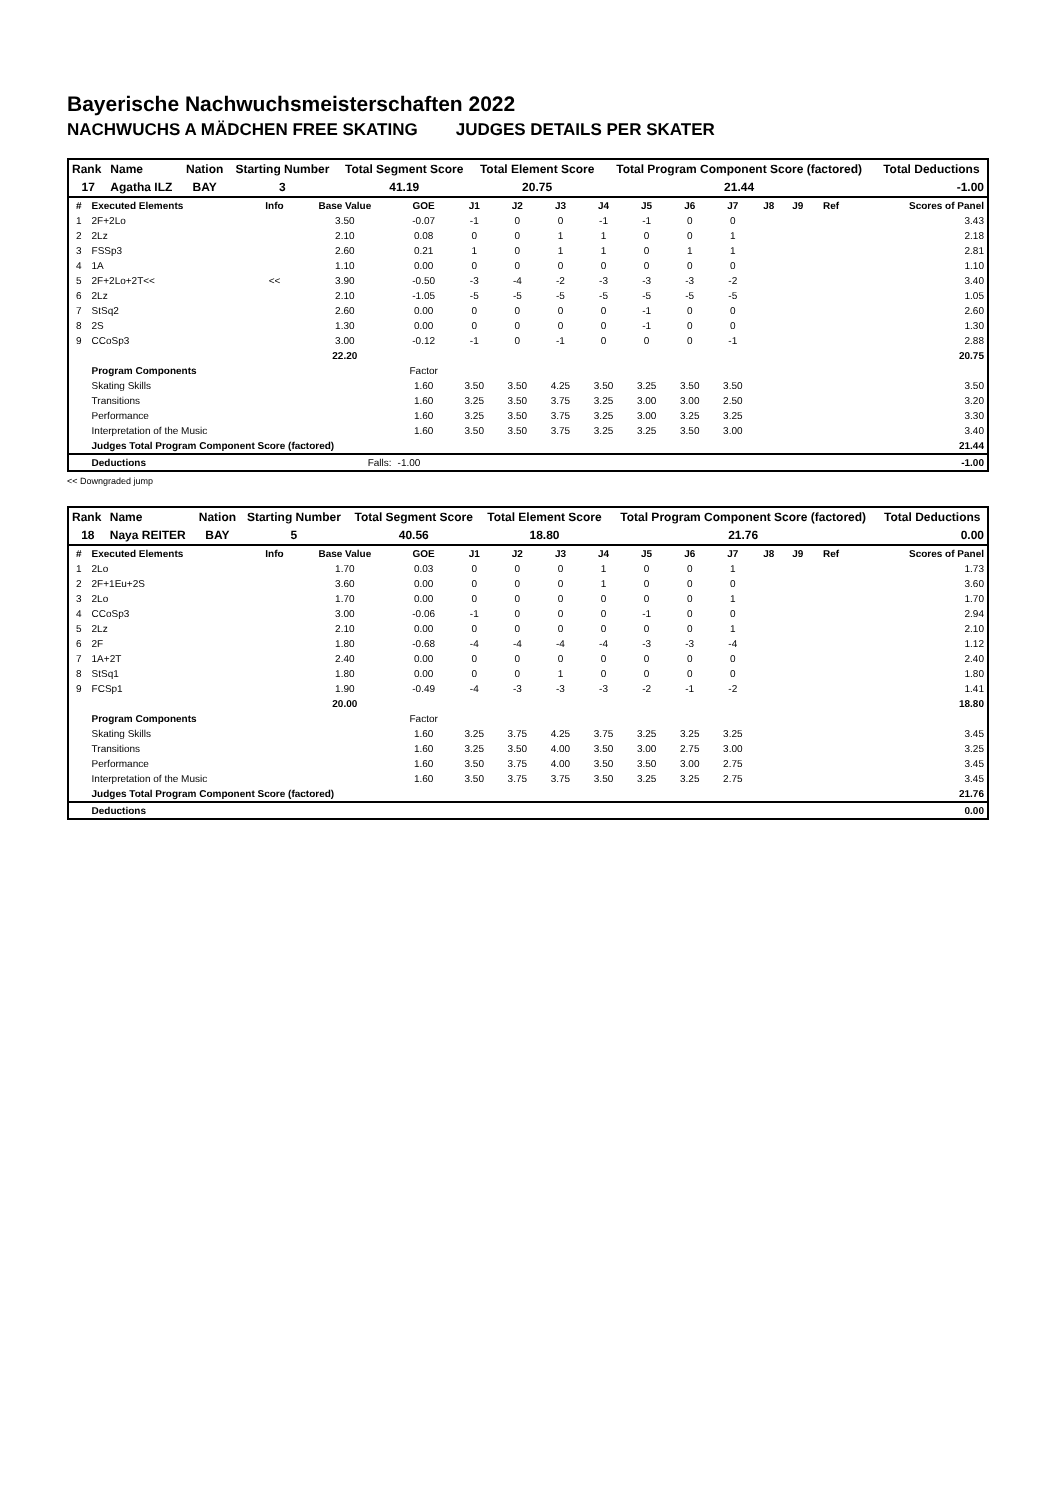Bayerische Nachwuchsmeisterschaften 2022
NACHWUCHS A MÄDCHEN FREE SKATING JUDGES DETAILS PER SKATER
| Rank | Name | Nation | Starting Number | Total Segment Score | Total Element Score | Total Program Component Score (factored) | Total Deductions |
| 17 | Agatha ILZ | BAY | 3 | 41.19 | 20.75 | 21.44 | -1.00 |
| # | Executed Elements | Info | Base Value | GOE | J1 | J2 | J3 | J4 | J5 | J6 | J7 | J8 | J9 | Ref | Scores of Panel |
| --- | --- | --- | --- | --- | --- | --- | --- | --- | --- | --- | --- | --- | --- | --- | --- |
| 1 | 2F+2Lo | | 3.50 | -0.07 | -1 | 0 | 0 | -1 | -1 | 0 | 0 | | | | 3.43 |
| 2 | 2Lz | | 2.10 | 0.08 | 0 | 0 | 1 | 1 | 0 | 0 | 1 | | | | 2.18 |
| 3 | FSSp3 | | 2.60 | 0.21 | 1 | 0 | 1 | 1 | 0 | 1 | 1 | | | | 2.81 |
| 4 | 1A | | 1.10 | 0.00 | 0 | 0 | 0 | 0 | 0 | 0 | 0 | | | | 1.10 |
| 5 | 2F+2Lo+2T<< | << | 3.90 | -0.50 | -3 | -4 | -2 | -3 | -3 | -3 | -2 | | | | 3.40 |
| 6 | 2Lz | | 2.10 | -1.05 | -5 | -5 | -5 | -5 | -5 | -5 | -5 | | | | 1.05 |
| 7 | StSq2 | | 2.60 | 0.00 | 0 | 0 | 0 | 0 | -1 | 0 | 0 | | | | 2.60 |
| 8 | 2S | | 1.30 | 0.00 | 0 | 0 | 0 | 0 | -1 | 0 | 0 | | | | 1.30 |
| 9 | CCoSp3 | | 3.00 | -0.12 | -1 | 0 | -1 | 0 | 0 | 0 | -1 | | | | 2.88 |
| | | | 22.20 | | | | | | | | | | | | 20.75 |
| | Program Components | | | Factor | | | | | | | | | | | |
| | Skating Skills | | | 1.60 | 3.50 | 3.50 | 4.25 | 3.50 | 3.25 | 3.50 | 3.50 | | | | 3.50 |
| | Transitions | | | 1.60 | 3.25 | 3.50 | 3.75 | 3.25 | 3.00 | 3.00 | 2.50 | | | | 3.20 |
| | Performance | | | 1.60 | 3.25 | 3.50 | 3.75 | 3.25 | 3.00 | 3.25 | 3.25 | | | | 3.30 |
| | Interpretation of the Music | | | 1.60 | 3.50 | 3.50 | 3.75 | 3.25 | 3.25 | 3.50 | 3.00 | | | | 3.40 |
| | Judges Total Program Component Score (factored) | | | | | | | | | | | | | | 21.44 |
| | Deductions | | Falls: | -1.00 | | | | | | | | | | | -1.00 |
<< Downgraded jump
| Rank | Name | Nation | Starting Number | Total Segment Score | Total Element Score | Total Program Component Score (factored) | Total Deductions |
| 18 | Naya REITER | BAY | 5 | 40.56 | 18.80 | 21.76 | 0.00 |
| # | Executed Elements | Info | Base Value | GOE | J1 | J2 | J3 | J4 | J5 | J6 | J7 | J8 | J9 | Ref | Scores of Panel |
| --- | --- | --- | --- | --- | --- | --- | --- | --- | --- | --- | --- | --- | --- | --- | --- |
| 1 | 2Lo | | 1.70 | 0.03 | 0 | 0 | 0 | 1 | 0 | 0 | 1 | | | | 1.73 |
| 2 | 2F+1Eu+2S | | 3.60 | 0.00 | 0 | 0 | 0 | 1 | 0 | 0 | 0 | | | | 3.60 |
| 3 | 2Lo | | 1.70 | 0.00 | 0 | 0 | 0 | 0 | 0 | 0 | 1 | | | | 1.70 |
| 4 | CCoSp3 | | 3.00 | -0.06 | -1 | 0 | 0 | 0 | -1 | 0 | 0 | | | | 2.94 |
| 5 | 2Lz | | 2.10 | 0.00 | 0 | 0 | 0 | 0 | 0 | 0 | 1 | | | | 2.10 |
| 6 | 2F | | 1.80 | -0.68 | -4 | -4 | -4 | -4 | -3 | -3 | -4 | | | | 1.12 |
| 7 | 1A+2T | | 2.40 | 0.00 | 0 | 0 | 0 | 0 | 0 | 0 | 0 | | | | 2.40 |
| 8 | StSq1 | | 1.80 | 0.00 | 0 | 0 | 1 | 0 | 0 | 0 | 0 | | | | 1.80 |
| 9 | FCSp1 | | 1.90 | -0.49 | -4 | -3 | -3 | -3 | -2 | -1 | -2 | | | | 1.41 |
| | | | 20.00 | | | | | | | | | | | | 18.80 |
| | Program Components | | | Factor | | | | | | | | | | | |
| | Skating Skills | | | 1.60 | 3.25 | 3.75 | 4.25 | 3.75 | 3.25 | 3.25 | 3.25 | | | | 3.45 |
| | Transitions | | | 1.60 | 3.25 | 3.50 | 4.00 | 3.50 | 3.00 | 2.75 | 3.00 | | | | 3.25 |
| | Performance | | | 1.60 | 3.50 | 3.75 | 4.00 | 3.50 | 3.50 | 3.00 | 2.75 | | | | 3.45 |
| | Interpretation of the Music | | | 1.60 | 3.50 | 3.75 | 3.75 | 3.50 | 3.25 | 3.25 | 2.75 | | | | 3.45 |
| | Judges Total Program Component Score (factored) | | | | | | | | | | | | | | 21.76 |
| | Deductions | | | | | | | | | | | | | | 0.00 |